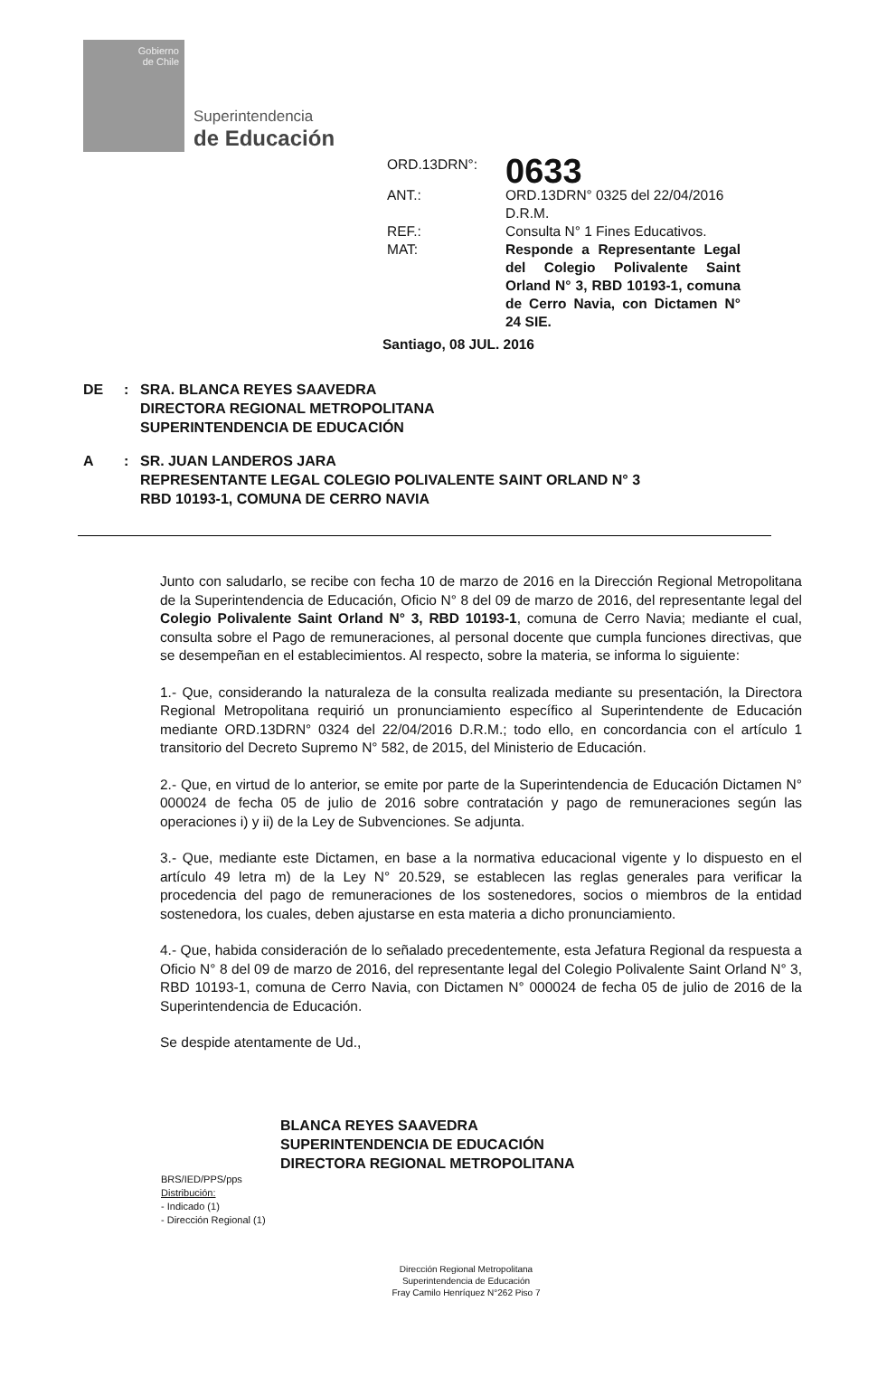Gobierno
de Chile
Superintendencia
de Educación
ORD.13DRN°:
0633
ANT.:
ORD.13DRN° 0325 del 22/04/2016 D.R.M.
REF.:
Consulta N° 1 Fines Educativos.
MAT:
Responde a Representante Legal del Colegio Polivalente Saint Orland N° 3, RBD 10193-1, comuna de Cerro Navia, con Dictamen N° 24 SIE.
Santiago, 08 JUL. 2016
DE
:
SRA. BLANCA REYES SAAVEDRA
DIRECTORA REGIONAL METROPOLITANA
SUPERINTENDENCIA DE EDUCACIÓN
A
:
SR. JUAN LANDEROS JARA
REPRESENTANTE LEGAL COLEGIO POLIVALENTE SAINT ORLAND N° 3
RBD 10193-1, COMUNA DE CERRO NAVIA
Junto con saludarlo, se recibe con fecha 10 de marzo de 2016 en la Dirección Regional Metropolitana de la Superintendencia de Educación, Oficio N° 8 del 09 de marzo de 2016, del representante legal del Colegio Polivalente Saint Orland N° 3, RBD 10193-1, comuna de Cerro Navia; mediante el cual, consulta sobre el Pago de remuneraciones, al personal docente que cumpla funciones directivas, que se desempeñan en el establecimientos. Al respecto, sobre la materia, se informa lo siguiente:
1.- Que, considerando la naturaleza de la consulta realizada mediante su presentación, la Directora Regional Metropolitana requirió un pronunciamiento específico al Superintendente de Educación mediante ORD.13DRN° 0324 del 22/04/2016 D.R.M.; todo ello, en concordancia con el artículo 1 transitorio del Decreto Supremo N° 582, de 2015, del Ministerio de Educación.
2.- Que, en virtud de lo anterior, se emite por parte de la Superintendencia de Educación Dictamen N° 000024 de fecha 05 de julio de 2016 sobre contratación y pago de remuneraciones según las operaciones i) y ii) de la Ley de Subvenciones. Se adjunta.
3.- Que, mediante este Dictamen, en base a la normativa educacional vigente y lo dispuesto en el artículo 49 letra m) de la Ley N° 20.529, se establecen las reglas generales para verificar la procedencia del pago de remuneraciones de los sostenedores, socios o miembros de la entidad sostenedora, los cuales, deben ajustarse en esta materia a dicho pronunciamiento.
4.- Que, habida consideración de lo señalado precedentemente, esta Jefatura Regional da respuesta a Oficio N° 8 del 09 de marzo de 2016, del representante legal del Colegio Polivalente Saint Orland N° 3, RBD 10193-1, comuna de Cerro Navia, con Dictamen N° 000024 de fecha 05 de julio de 2016 de la Superintendencia de Educación.
Se despide atentamente de Ud.,
BLANCA REYES SAAVEDRA
SUPERINTENDENCIA DE EDUCACIÓN
DIRECTORA REGIONAL METROPOLITANA
BRS/IED/PPS/pps
Distribución:
- Indicado (1)
- Dirección Regional (1)
Dirección Regional Metropolitana
Superintendencia de Educación
Fray Camilo Henríquez N°262 Piso 7